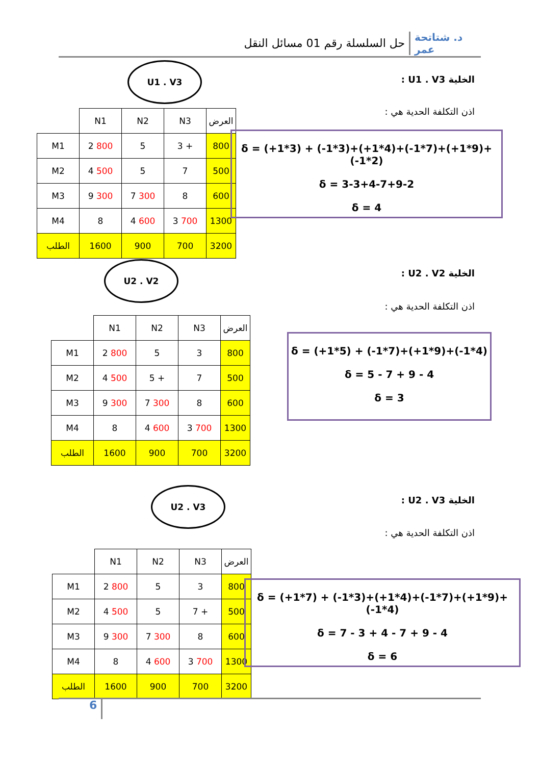حل السلسلة رقم 01 مسائل النقل د. شتاتحة عمر
الخلية U1 . V3 :
اذن التكلفة الحدية هي :
U1 . V3
| | N1 | N2 | N3 | العرض |
| M1 | 2 800 | 5 | 3 + | 800 |
| M2 | 4 500 | 5 | 7 | 500 |
| M3 | 9 300 | 7 300 | 8 | 600 |
| M4 | 8 | 4 600 | 3 700 | 1300 |
| الطلب | 1600 | 900 | 700 | 3200 |
δ = (+1*3) + (-1*3)+(+1*4)+(-1*7)+(+1*9)+(-1*2)
δ = 3-3+4-7+9-2
δ = 4
الخلية U2 . V2 :
اذن التكلفة الحدية هي :
U2 . V2
| | N1 | N2 | N3 | العرض |
| M1 | 2 800 | 5 | 3 | 800 |
| M2 | 4 500 | 5 + | 7 | 500 |
| M3 | 9 300 | 7 300 | 8 | 600 |
| M4 | 8 | 4 600 | 3 700 | 1300 |
| الطلب | 1600 | 900 | 700 | 3200 |
δ = (+1*5) + (-1*7)+(+1*9)+(-1*4)
δ = 5 - 7 + 9 - 4
δ = 3
الخلية U2 . V3 :
اذن التكلفة الحدية هي :
U2 . V3
| | N1 | N2 | N3 | العرض |
| M1 | 2 800 | 5 | 3 | 800 |
| M2 | 4 500 | 5 | 7 + | 500 |
| M3 | 9 300 | 7 300 | 8 | 600 |
| M4 | 8 | 4 600 | 3 700 | 1300 |
| الطلب | 1600 | 900 | 700 | 3200 |
δ = (+1*7) + (-1*3)+(+1*4)+(-1*7)+(+1*9)+(-1*4)
δ = 7 - 3 + 4 - 7 + 9 - 4
δ = 6
6